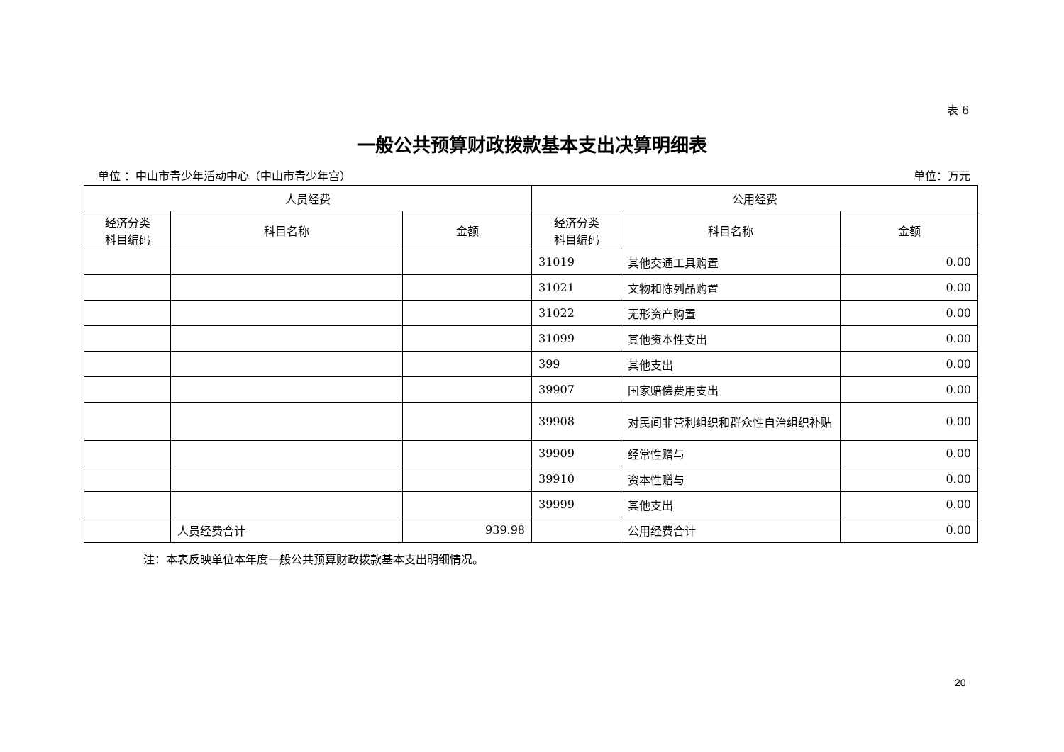表 6
一般公共预算财政拨款基本支出决算明细表
单位 ：中山市青少年活动中心（中山市青少年宫） 单位：万元
| 人员经费 | | | 公用经费 | | |
| --- | --- | --- | --- | --- | --- |
| 经济分类 科目编码 | 科目名称 | 金额 | 经济分类 科目编码 | 科目名称 | 金额 |
| | | | 31019 | 其他交通工具购置 | 0.00 |
| | | | 31021 | 文物和陈列品购置 | 0.00 |
| | | | 31022 | 无形资产购置 | 0.00 |
| | | | 31099 | 其他资本性支出 | 0.00 |
| | | | 399 | 其他支出 | 0.00 |
| | | | 39907 | 国家赔偿费用支出 | 0.00 |
| | | | 39908 | 对民间非营利组织和群众性自治组织补贴 | 0.00 |
| | | | 39909 | 经常性赠与 | 0.00 |
| | | | 39910 | 资本性赠与 | 0.00 |
| | | | 39999 | 其他支出 | 0.00 |
| | 人员经费合计 | 939.98 | | 公用经费合计 | 0.00 |
注：本表反映单位本年度一般公共预算财政拨款基本支出明细情况。
20